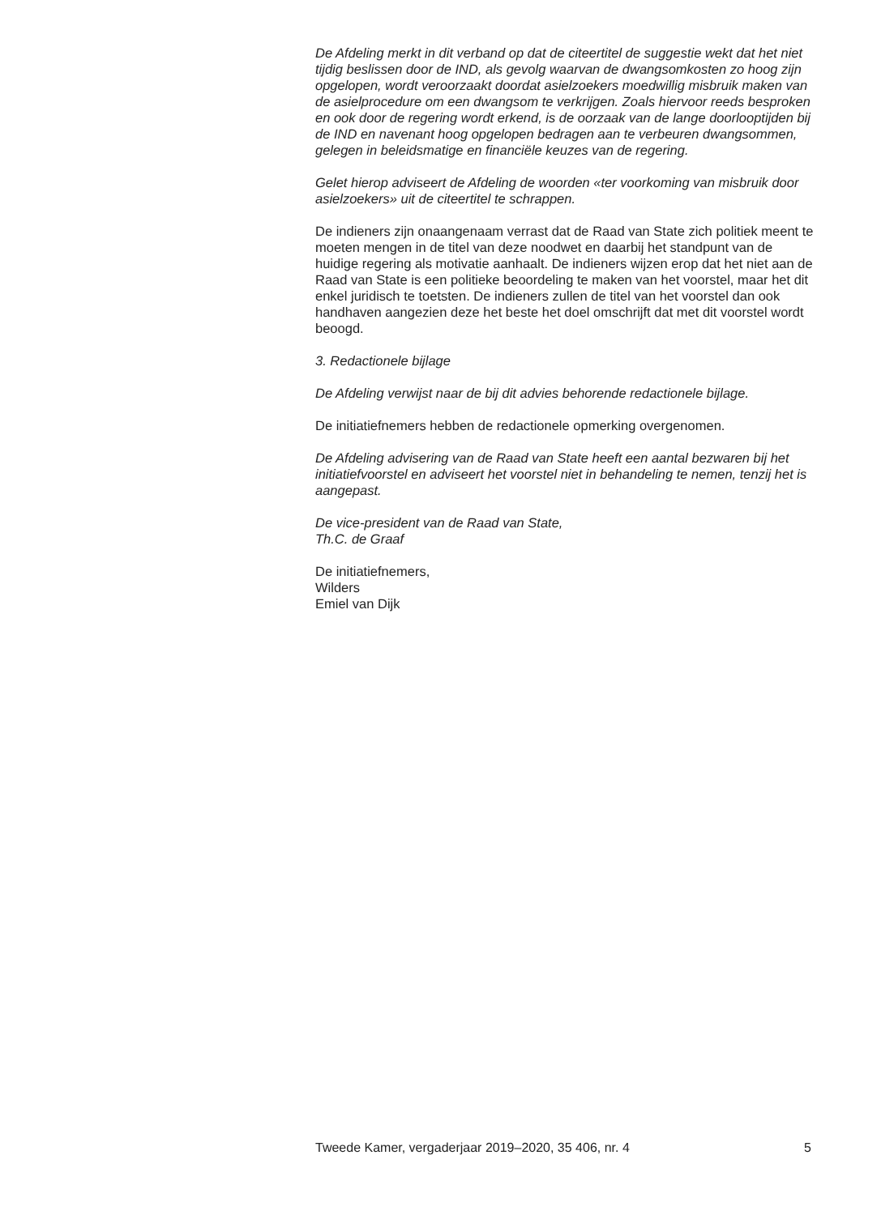De Afdeling merkt in dit verband op dat de citeertitel de suggestie wekt dat het niet tijdig beslissen door de IND, als gevolg waarvan de dwangs­omkosten zo hoog zijn opgelopen, wordt veroorzaakt doordat asielzoekers moedwillig misbruik maken van de asielprocedure om een dwangsom te verkrijgen. Zoals hiervoor reeds besproken en ook door de regering wordt erkend, is de oorzaak van de lange doorlooptijden bij de IND en navenant hoog opgelopen bedragen aan te verbeuren dwangsommen, gelegen in beleidsmatige en financiële keuzes van de regering.
Gelet hierop adviseert de Afdeling de woorden «ter voorkoming van misbruik door asielzoekers» uit de citeertitel te schrappen.
De indieners zijn onaangenaam verrast dat de Raad van State zich politiek meent te moeten mengen in de titel van deze noodwet en daarbij het standpunt van de huidige regering als motivatie aanhaalt. De indieners wijzen erop dat het niet aan de Raad van State is een politieke beoor­deling te maken van het voorstel, maar het dit enkel juridisch te toetsten. De indieners zullen de titel van het voorstel dan ook handhaven aangezien deze het beste het doel omschrijft dat met dit voorstel wordt beoogd.
3. Redactionele bijlage
De Afdeling verwijst naar de bij dit advies behorende redactionele bijlage.
De initiatiefnemers hebben de redactionele opmerking overgenomen.
De Afdeling advisering van de Raad van State heeft een aantal bezwaren bij het initiatiefvoorstel en adviseert het voorstel niet in behandeling te nemen, tenzij het is aangepast.
De vice-president van de Raad van State,
Th.C. de Graaf
De initiatiefnemers,
Wilders
Emiel van Dijk
Tweede Kamer, vergaderjaar 2019–2020, 35 406, nr. 4 5